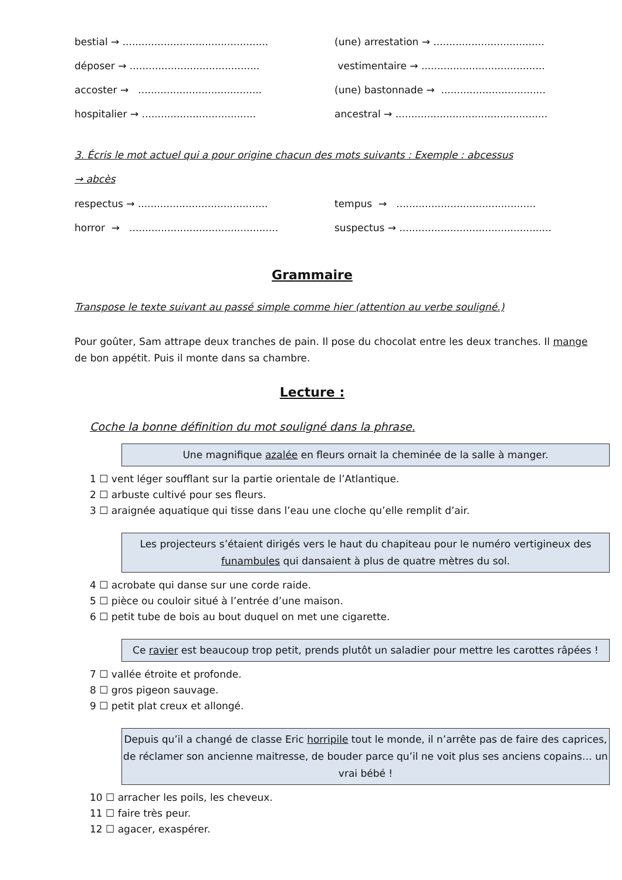bestial → ..............................................
(une) arrestation → ...................................
déposer → .........................................
vestimentaire → .......................................
accoster → .......................................
(une) bastonnade → .................................
hospitalier → ....................................
ancestral → ................................................
3. Écris le mot actuel qui a pour origine chacun des mots suivants : Exemple : abcessus
→ abcès
respectus → .........................................
tempus → ............................................
horror → ...............................................
suspectus → ................................................
Grammaire
Transpose le texte suivant au passé simple comme hier (attention au verbe souligné.)
Pour goûter, Sam attrape deux tranches de pain. Il pose du chocolat entre les deux tranches. Il mange de bon appétit. Puis il monte dans sa chambre.
Lecture :
Coche la bonne définition du mot souligné dans la phrase.
Une magnifique azalée en fleurs ornait la cheminée de la salle à manger.
1 ☐ vent léger soufflant sur la partie orientale de l’Atlantique.
2 ☐ arbuste cultivé pour ses fleurs.
3 ☐ araignée aquatique qui tisse dans l’eau une cloche qu’elle remplit d’air.
Les projecteurs s’étaient dirigés vers le haut du chapiteau pour le numéro vertigineux des funambules qui dansaient à plus de quatre mètres du sol.
4 ☐ acrobate qui danse sur une corde raide.
5 ☐ pièce ou couloir situé à l’entrée d’une maison.
6 ☐ petit tube de bois au bout duquel on met une cigarette.
Ce ravier est beaucoup trop petit, prends plutôt un saladier pour mettre les carottes râpées !
7 ☐ vallée étroite et profonde.
8 ☐ gros pigeon sauvage.
9 ☐ petit plat creux et allongé.
Depuis qu’il a changé de classe Eric horripile tout le monde, il n’arrête pas de faire des caprices, de réclamer son ancienne maitresse, de bouder parce qu’il ne voit plus ses anciens copains… un vrai bébé !
10 ☐ arracher les poils, les cheveux.
11 ☐ faire très peur.
12 ☐ agacer, exaspérer.